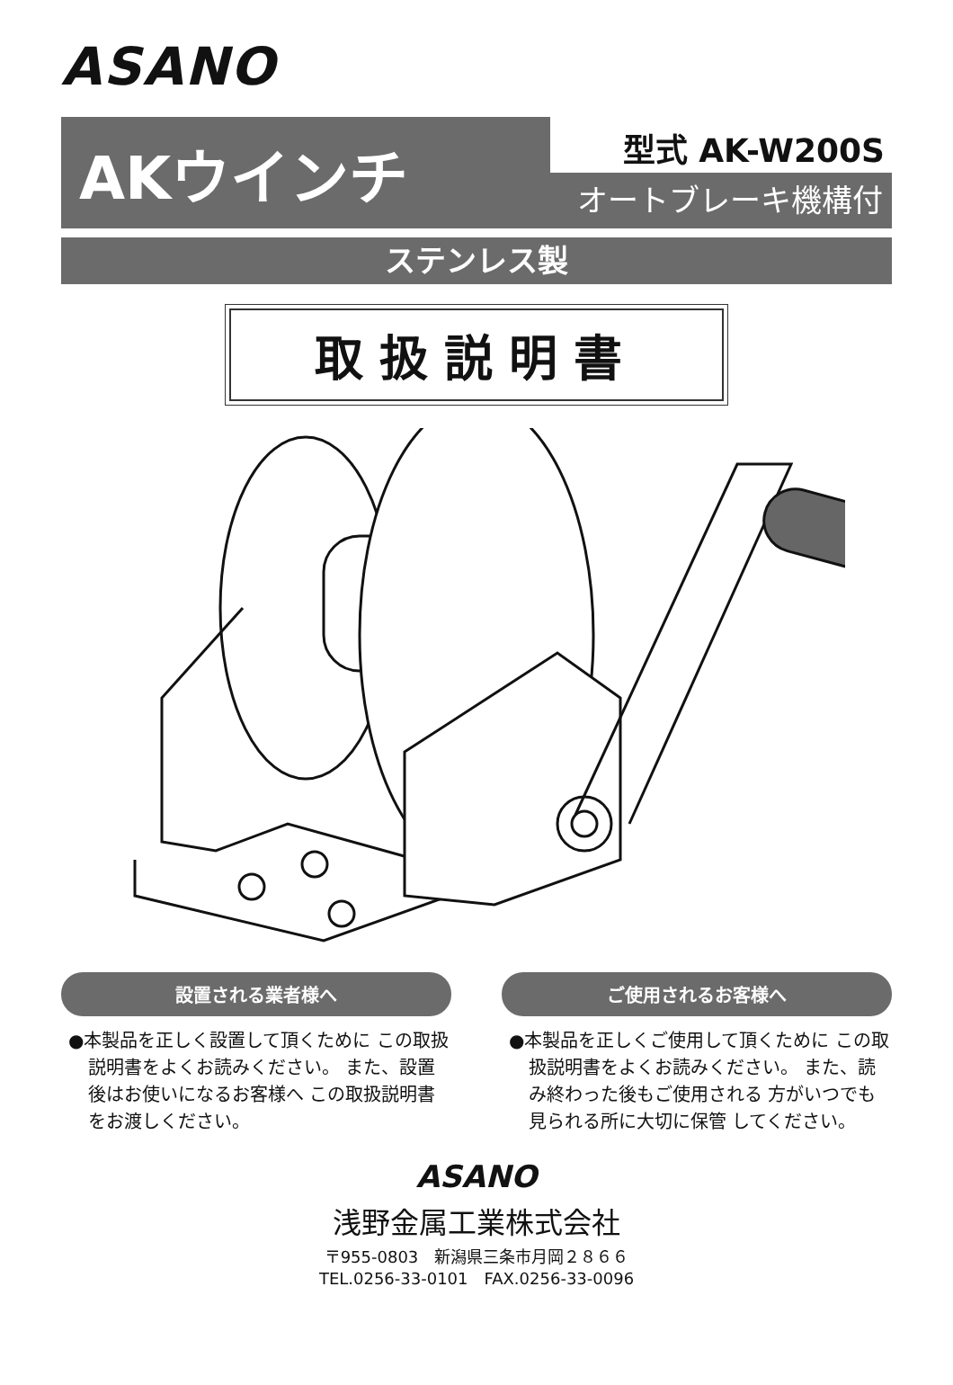ASANO
AKウインチ
型式 AK-W200S
オートブレーキ機構付
ステンレス製
取扱説明書
設置される業者様へ
●本製品を正しく設置して頂くために この取扱説明書をよくお読みください。 また、設置後はお使いになるお客様へ この取扱説明書をお渡しください。
ご使用されるお客様へ
●本製品を正しくご使用して頂くために この取扱説明書をよくお読みください。 また、読み終わった後もご使用される 方がいつでも見られる所に大切に保管 してください。
ASANO
浅野金属工業株式会社
〒955-0803　新潟県三条市月岡２８６６
TEL.0256-33-0101　FAX.0256-33-0096